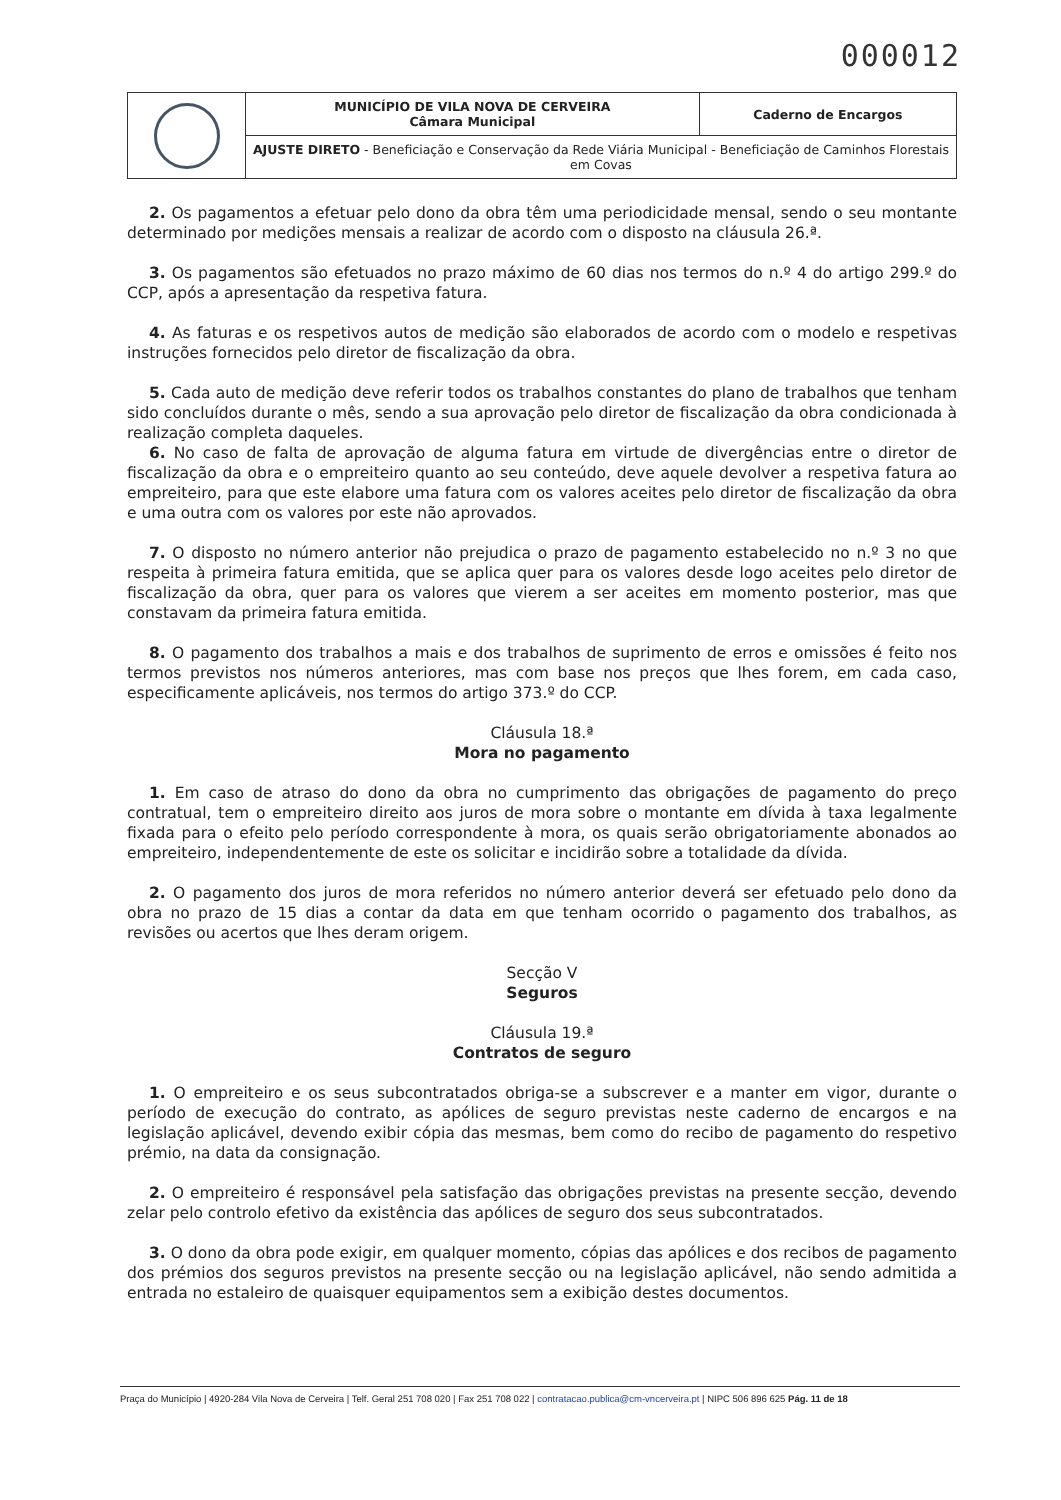000012
| | MUNICÍPIO DE VILA NOVA DE CERVEIRA Câmara Municipal | Caderno de Encargos |
| | AJUSTE DIRETO - Beneficiação e Conservação da Rede Viária Municipal - Beneficiação de Caminhos Florestais em Covas | |
2. Os pagamentos a efetuar pelo dono da obra têm uma periodicidade mensal, sendo o seu montante determinado por medições mensais a realizar de acordo com o disposto na cláusula 26.ª.
3. Os pagamentos são efetuados no prazo máximo de 60 dias nos termos do n.º 4 do artigo 299.º do CCP, após a apresentação da respetiva fatura.
4. As faturas e os respetivos autos de medição são elaborados de acordo com o modelo e respetivas instruções fornecidos pelo diretor de fiscalização da obra.
5. Cada auto de medição deve referir todos os trabalhos constantes do plano de trabalhos que tenham sido concluídos durante o mês, sendo a sua aprovação pelo diretor de fiscalização da obra condicionada à realização completa daqueles.
6. No caso de falta de aprovação de alguma fatura em virtude de divergências entre o diretor de fiscalização da obra e o empreiteiro quanto ao seu conteúdo, deve aquele devolver a respetiva fatura ao empreiteiro, para que este elabore uma fatura com os valores aceites pelo diretor de fiscalização da obra e uma outra com os valores por este não aprovados.
7. O disposto no número anterior não prejudica o prazo de pagamento estabelecido no n.º 3 no que respeita à primeira fatura emitida, que se aplica quer para os valores desde logo aceites pelo diretor de fiscalização da obra, quer para os valores que vierem a ser aceites em momento posterior, mas que constavam da primeira fatura emitida.
8. O pagamento dos trabalhos a mais e dos trabalhos de suprimento de erros e omissões é feito nos termos previstos nos números anteriores, mas com base nos preços que lhes forem, em cada caso, especificamente aplicáveis, nos termos do artigo 373.º do CCP.
Cláusula 18.ª
Mora no pagamento
1. Em caso de atraso do dono da obra no cumprimento das obrigações de pagamento do preço contratual, tem o empreiteiro direito aos juros de mora sobre o montante em dívida à taxa legalmente fixada para o efeito pelo período correspondente à mora, os quais serão obrigatoriamente abonados ao empreiteiro, independentemente de este os solicitar e incidirão sobre a totalidade da dívida.
2. O pagamento dos juros de mora referidos no número anterior deverá ser efetuado pelo dono da obra no prazo de 15 dias a contar da data em que tenham ocorrido o pagamento dos trabalhos, as revisões ou acertos que lhes deram origem.
Secção V
Seguros
Cláusula 19.ª
Contratos de seguro
1. O empreiteiro e os seus subcontratados obriga-se a subscrever e a manter em vigor, durante o período de execução do contrato, as apólices de seguro previstas neste caderno de encargos e na legislação aplicável, devendo exibir cópia das mesmas, bem como do recibo de pagamento do respetivo prémio, na data da consignação.
2. O empreiteiro é responsável pela satisfação das obrigações previstas na presente secção, devendo zelar pelo controlo efetivo da existência das apólices de seguro dos seus subcontratados.
3. O dono da obra pode exigir, em qualquer momento, cópias das apólices e dos recibos de pagamento dos prémios dos seguros previstos na presente secção ou na legislação aplicável, não sendo admitida a entrada no estaleiro de quaisquer equipamentos sem a exibição destes documentos.
Praça do Município | 4920-284 Vila Nova de Cerveira | Telf. Geral 251 708 020 | Fax 251 708 022 | contratacao.publica@cm-vncerveira.pt | NIPC 506 896 625 Pág. 11 de 18